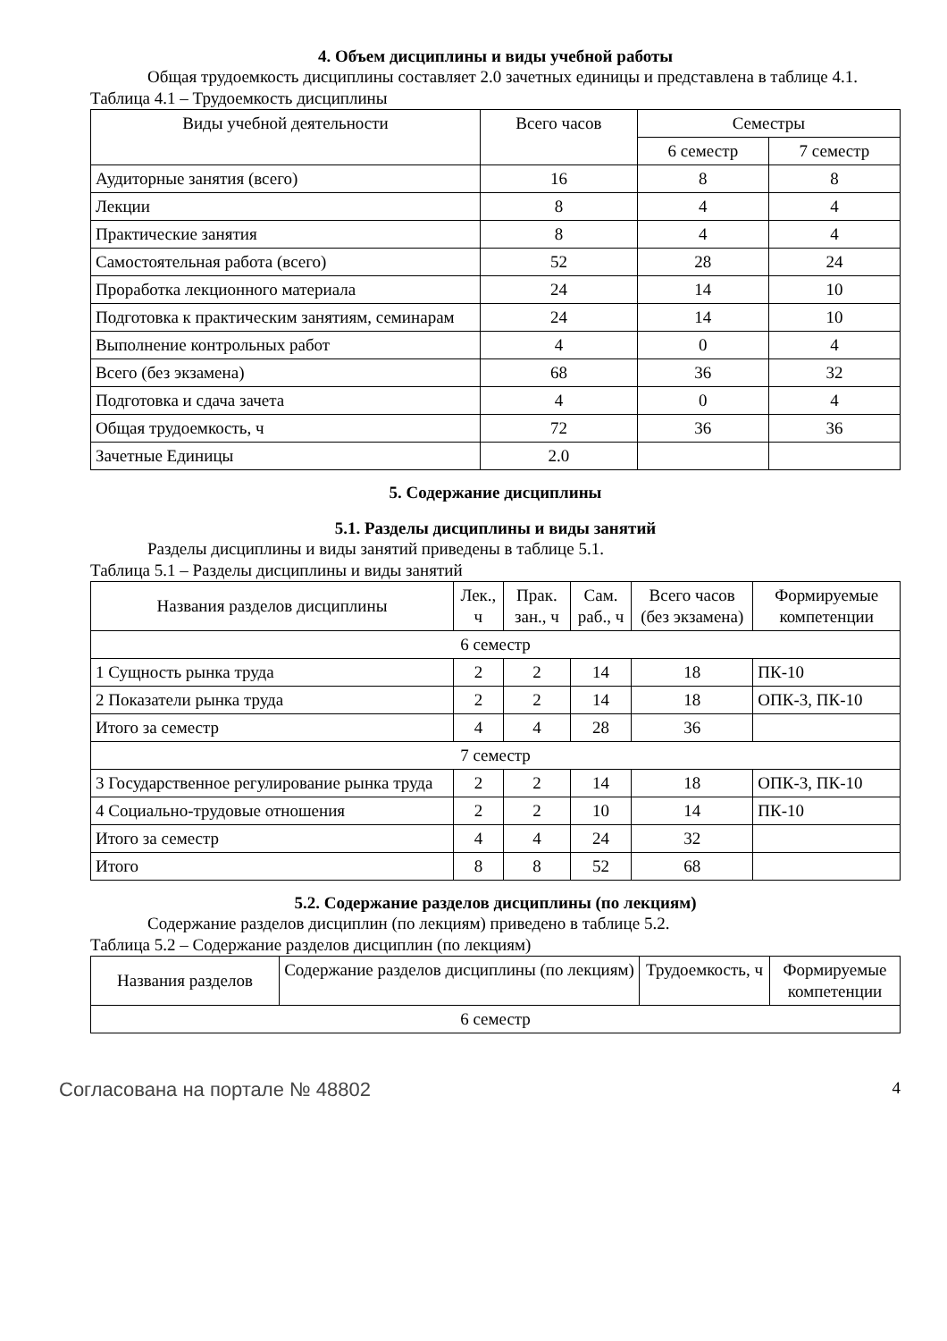4. Объем дисциплины и виды учебной работы
Общая трудоемкость дисциплины составляет 2.0 зачетных единицы и представлена в таблице 4.1.
Таблица 4.1 – Трудоемкость дисциплины
| Виды учебной деятельности | Всего часов | Семестры | |
| --- | --- | --- | --- |
| | | 6 семестр | 7 семестр |
| Аудиторные занятия (всего) | 16 | 8 | 8 |
| Лекции | 8 | 4 | 4 |
| Практические занятия | 8 | 4 | 4 |
| Самостоятельная работа (всего) | 52 | 28 | 24 |
| Проработка лекционного материала | 24 | 14 | 10 |
| Подготовка к практическим занятиям, семинарам | 24 | 14 | 10 |
| Выполнение контрольных работ | 4 | 0 | 4 |
| Всего (без экзамена) | 68 | 36 | 32 |
| Подготовка и сдача зачета | 4 | 0 | 4 |
| Общая трудоемкость, ч | 72 | 36 | 36 |
| Зачетные Единицы | 2.0 | | |
5. Содержание дисциплины
5.1. Разделы дисциплины и виды занятий
Разделы дисциплины и виды занятий приведены в таблице 5.1.
Таблица 5.1 – Разделы дисциплины и виды занятий
| Названия разделов дисциплины | Лек., ч | Прак. зан., ч | Сам. раб., ч | Всего часов (без экзамена) | Формируемые компетенции |
| --- | --- | --- | --- | --- | --- |
| 6 семестр | | | | | |
| 1 Сущность рынка труда | 2 | 2 | 14 | 18 | ПК-10 |
| 2 Показатели рынка труда | 2 | 2 | 14 | 18 | ОПК-3, ПК-10 |
| Итого за семестр | 4 | 4 | 28 | 36 | |
| 7 семестр | | | | | |
| 3 Государственное регулирование рынка труда | 2 | 2 | 14 | 18 | ОПК-3, ПК-10 |
| 4 Социально-трудовые отношения | 2 | 2 | 10 | 14 | ПК-10 |
| Итого за семестр | 4 | 4 | 24 | 32 | |
| Итого | 8 | 8 | 52 | 68 | |
5.2. Содержание разделов дисциплины (по лекциям)
Содержание разделов дисциплин (по лекциям) приведено в таблице 5.2.
Таблица 5.2 – Содержание разделов дисциплин (по лекциям)
| Названия разделов | Содержание разделов дисциплины (по лекциям) | Трудоемкость, ч | Формируемые компетенции |
| --- | --- | --- | --- |
| 6 семестр | | | |
Согласована на портале № 48802 4